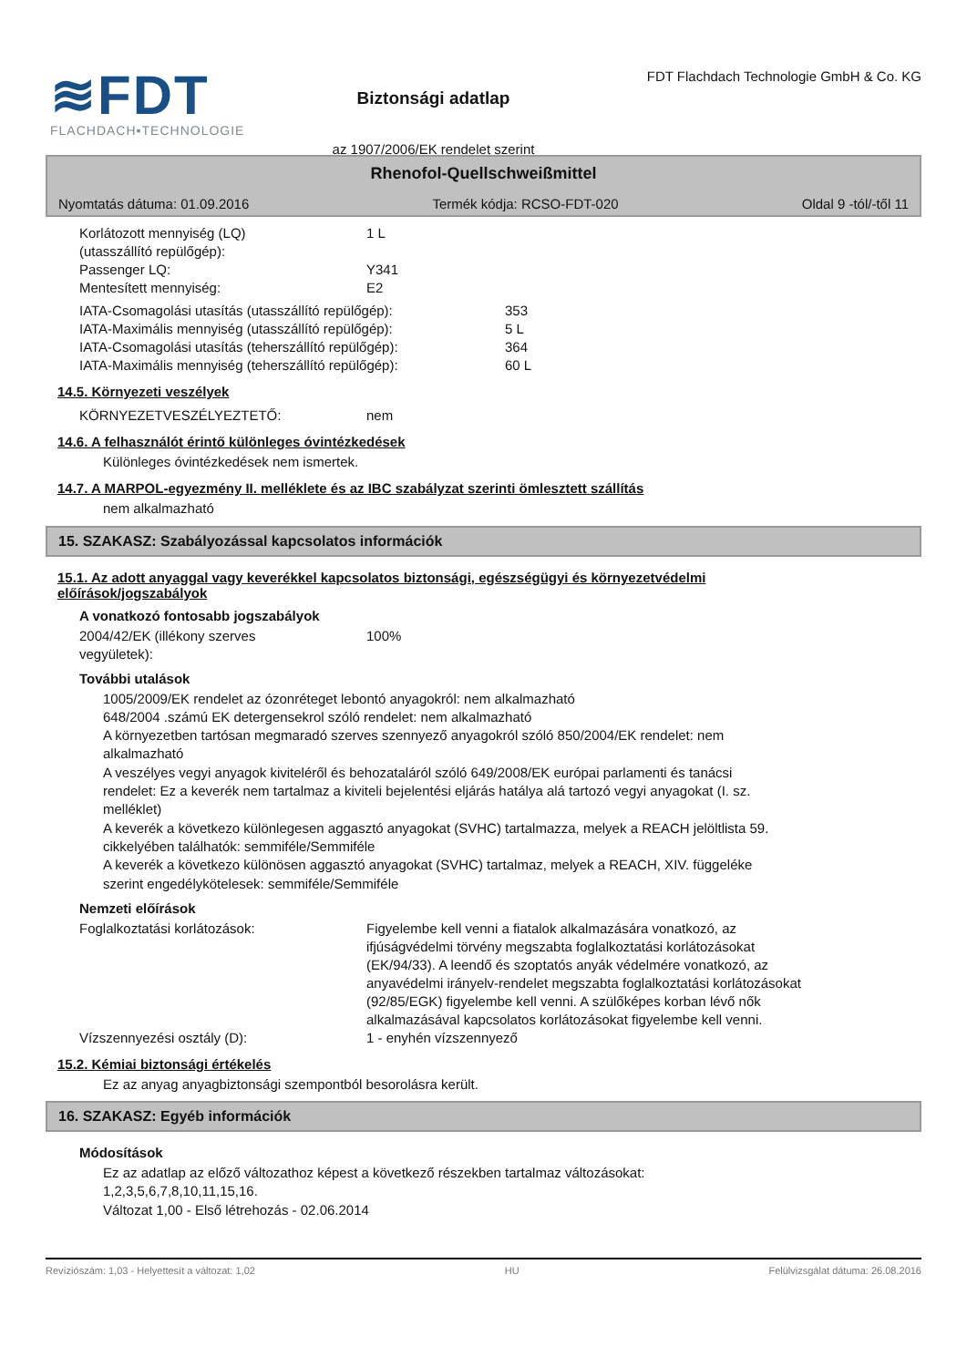≋FDT
FLACHDACH▪TECHNOLOGIE
Biztonsági adatlap
az 1907/2006/EK rendelet szerint
FDT Flachdach Technologie GmbH & Co. KG
Rhenofol-Quellschweißmittel
Nyomtatás dátuma: 01.09.2016 Termék kódja: RCSO-FDT-020 Oldal 9 -tól/-től 11
Korlátozott mennyiség (LQ)
(utasszállító repülőgép):
1 L
Passenger LQ: Y341
Mentesített mennyiség: E2
IATA-Csomagolási utasítás (utasszállító repülőgép): 353
IATA-Maximális mennyiség (utasszállító repülőgép): 5 L
IATA-Csomagolási utasítás (teherszállító repülőgép):
364
IATA-Maximális mennyiség (teherszállító repülőgép): 60 L
14.5. Környezeti veszélyek
KÖRNYEZETVESZÉLYEZTETŐ: nem
14.6. A felhasználót érintő különleges óvintézkedések
Különleges óvintézkedések nem ismertek.
14.7. A MARPOL-egyezmény II. melléklete és az IBC szabályzat szerinti ömlesztett szállítás
nem alkalmazható
15. SZAKASZ: Szabályozással kapcsolatos információk
15.1. Az adott anyaggal vagy keverékkel kapcsolatos biztonsági, egészségügyi és környezetvédelmi
előírások/jogszabályok
A vonatkozó fontosabb jogszabályok
2004/42/EK (illékony szerves
vegyületek):
100%
További utalások
1005/2009/EK rendelet az ózonréteget lebontó anyagokról: nem alkalmazható
648/2004 .számú EK detergensekrol szóló rendelet: nem alkalmazható
A környezetben tartósan megmaradó szerves szennyező anyagokról szóló 850/2004/EK rendelet: nem
alkalmazható
A veszélyes vegyi anyagok kiviteléről és behozataláról szóló 649/2008/EK európai parlamenti és tanácsi
rendelet: Ez a keverék nem tartalmaz a kiviteli bejelentési eljárás hatálya alá tartozó vegyi anyagokat (I. sz.
melléklet)
A keverék a következo különlegesen aggasztó anyagokat (SVHC) tartalmazza, melyek a REACH jelöltlista 59.
cikkelyében találhatók: semmiféle/Semmiféle
A keverék a következo különösen aggasztó anyagokat (SVHC) tartalmaz, melyek a REACH, XIV. függeléke
szerint engedélykötelesek: semmiféle/Semmiféle
Nemzeti előírások
Foglalkoztatási korlátozások: Figyelembe kell venni a fiatalok alkalmazására vonatkozó, az
ifjúságvédelmi törvény megszabta foglalkoztatási korlátozásokat
(EK/94/33). A leendő és szoptatós anyák védelmére vonatkozó, az
anyavédelmi irányelv-rendelet megszabta foglalkoztatási korlátozásokat
(92/85/EGK) figyelembe kell venni. A szülőképes korban lévő nők
alkalmazásával kapcsolatos korlátozásokat figyelembe kell venni.
Vízszennyezési osztály (D): 1 - enyhén vízszennyező
15.2. Kémiai biztonsági értékelés
Ez az anyag anyagbiztonsági szempontból besorolásra került.
16. SZAKASZ: Egyéb információk
Módosítások
Ez az adatlap az előző változathoz képest a következő részekben tartalmaz változásokat:
1,2,3,5,6,7,8,10,11,15,16.
Változat 1,00 - Első létrehozás - 02.06.2014
Revíziószám: 1,03 - Helyettesít a változat: 1,02 HU Felülvizsgálat dátuma: 26.08.2016